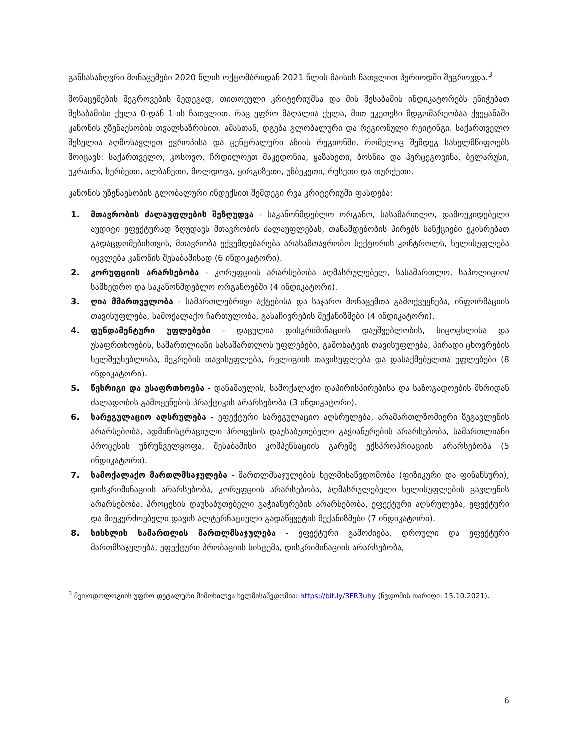განსასაზღვრი მონაცემები 2020 წლის ოქტომბრიდან 2021 წლის მაისის ჩათვლით პერიოდში შეგროვდა.<sup>3</sup>
მონაცემების შეგროვების შედეგად, თითოეული კრიტერიუმსა და მის შესაბამის ინდიკატორებს ენიჭებათ შესაბამისი ქულა 0-დან 1-ის ჩათვლით. რაც უფრო მაღალია ქულა, მით უკეთესი მდგომარეობაა ქვეყანაში კანონის უზენაესობის თვალსაზრისით. ამასთან, დგება გლობალური და რეგიონული რეიტინგი. საქართველო შესულია აღმოსავლეთ ევროპისა და ცენტრალური აზიის რეგიონში, რომელიც შემდეგ სახელმწიფოებს მოიცავს: საქართველო, კოსოვო, ჩრდილოეთ მაკედონია, ყაზახეთი, ბოსნია და ჰერცეგოვინა, ბელარუსი, უკრაინა, სერბეთი, ალბანეთი, მოლდოვა, ყირგიზეთი, უზბეკეთი, რუსეთი და თურქეთი.
კანონის უზენაესობის გლობალური ინდექსით შემდეგი რვა კრიტერიუმი ფასდება:
1. მთავრობის ძალაუფლების შეზღუდვა - საკანონმდებლო ორგანო, სასამართლო, დამოუკიდებელი აუდიტი ეფექტურად ზღუდავს მთავრობის ძალაუფლებას, თანამდებობის პირებს სანქციები ეკისრებათ გადაცდომებისთვის, მთავრობა ექვემდებარება არასამთავრობო სექტორის კონტროლს, ხელისუფლება იცვლება კანონის შესაბამისად (6 ინდიკატორი).
2. კორუფციის არარსებობა - კორუფციის არარსებობა აღმასრულებელ, სასამართლო, საპოლიციო/სამხედრო და საკანონმდებლო ორგანოებში (4 ინდიკატორი).
3. ღია მმართველობა - სამართლებრივი აქტებისა და საჯარო მონაცემთა გამოქვეყნება, ინფორმაციის თავისუფლება, სამოქალაქო ჩართულობა, გასაჩივრების მექანიზმები (4 ინდიკატორი).
4. ფუნდამენტური უფლებები - დაცულია დისკრიმინაციის დაუშვებლობის, სიცოცხლისა და უსაფრთხოების, სამართლიანი სასამართლოს უფლებები, გამოხატვის თავისუფლება, პირადი ცხოვრების ხელშეუხებლობა, შეკრების თავისუფლება, რელიგიის თავისუფლება და დასაქმებულთა უფლებები (8 ინდიკატორი).
5. წესრიგი და უსაფრთხოება - დანაშაულის, სამოქალაქო დაპირისპირებისა და საზოგადოების მხრიდან ძალადობის გამოყენების პრაქტიკის არარსებობა (3 ინდიკატორი).
6. სარეგულაციო აღსრულება - ეფექტური სარეგულაციო აღსრულება, არამართლზომიერი ზეგავლენის არარსებობა, ადმინისტრაციული პროცესის დაუსაბუთებელი გაჭიანურების არარსებობა, სამართლიანი პროცესის უზრუნველყოფა, შესაბამისი კომპენსაციის გარეშე ექსპროპრიაციის არარსებობა (5 ინდიკატორი).
7. სამოქალაქო მართლმსაჯულება - მართლმსაჯულების ხელმისაწვდომობა (ფიზიკური და ფინანსური), დისკრიმინაციის არარსებობა, კორუფციის არარსებობა, აღმასრულებელი ხელისუფლების გავლენის არარსებობა, პროცესის დაუსაბუთებელი გაჭიანურების არარსებობა, ეფექტური აღსრულება, ეფექტური და მიუკერძოებელი დავის ალტერნატიული გადაწყვეტის მექანიზმები (7 ინდიკატორი).
8. სისხლის სამართლის მართლმსაჯულება - ეფექტური გამოძიება, დროული და ეფექტური მართმსაჯულება, ეფექტური პრობაციის სისტემა, დისკრიმინაციის არარსებობა,
<sup>3</sup> მეთოდოლოგიის უფრო დეტალური მიმოხილვა ხელმისაწვდომია: https://bit.ly/3FR3uhy (წვდომის თარიღი: 15.10.2021).
6